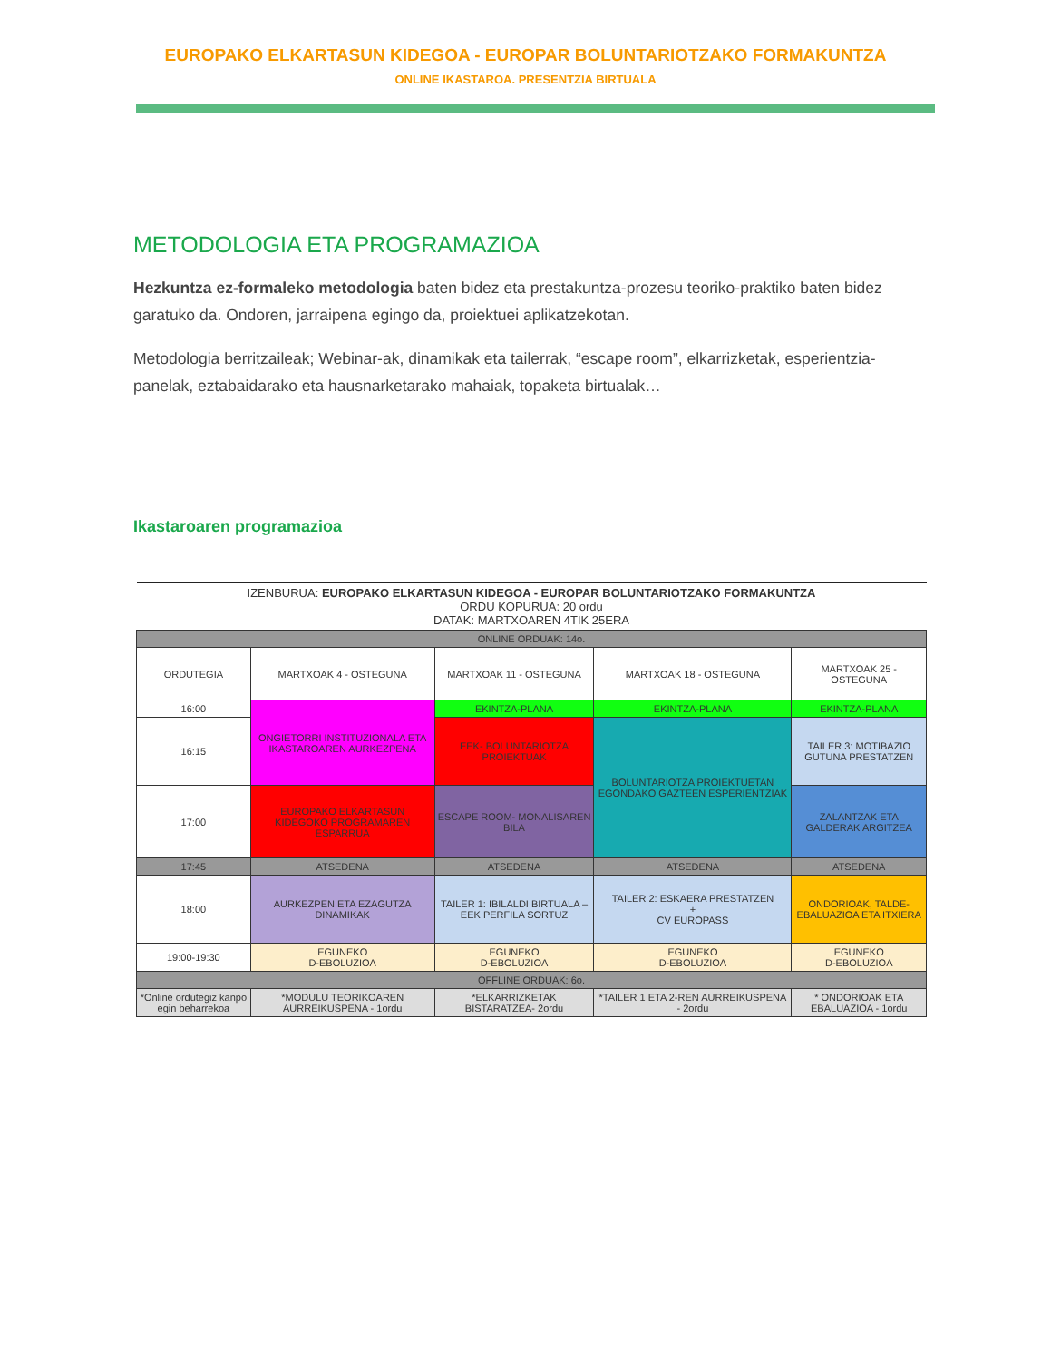EUROPAKO ELKARTASUN KIDEGOA - EUROPAR BOLUNTARIOTZAKO FORMAKUNTZA
ONLINE IKASTAROA. PRESENTZIA BIRTUALA
METODOLOGIA ETA PROGRAMAZIOA
Hezkuntza ez-formaleko metodologia baten bidez eta prestakuntza-prozesu teoriko-praktiko baten bidez garatuko da. Ondoren, jarraipena egingo da, proiektuei aplikatzekotan.
Metodologia berritzaileak; Webinar-ak, dinamikak eta tailerrak, “escape room”, elkarrizketak, esperientzia-panelak, eztabaidarako eta hausnarketarako mahaiak, topaketa birtualak…
Ikastaroaren programazioa
| IZENBURUA: EUROPAKO ELKARTASUN KIDEGOA - EUROPAR BOLUNTARIOTZAKO FORMAKUNTZA ORDU KOPURUA: 20 ordu DATAK: MARTXOAREN 4TIK 25ERA | | | | |
| ONLINE ORDUAK: 14o. | | | | |
| ORDUTEGIA | MARTXOAK 4 - OSTEGUNA | MARTXOAK 11 - OSTEGUNA | MARTXOAK 18 - OSTEGUNA | MARTXOAK 25 - OSTEGUNA |
| 16:00 | ONGIETORRI INSTITUZIONALA ETA IKASTAROAREN AURKEZPENA | EKINTZA-PLANA | EKINTZA-PLANA | EKINTZA-PLANA |
| 16:15 | | EEK- BOLUNTARIOTZA PROIEKTUAK | BOLUNTARIOTZA PROIEKTUETAN EGONDAKO GAZTEEN ESPERIENTZIAK | TAILER 3: MOTIBAZIO GUTUNA PRESTATZEN |
| 17:00 | EUROPAKO ELKARTASUN KIDEGOKO PROGRAMAREN ESPARRUA | ESCAPE ROOM- MONALISAREN BILA | | ZALANTZAK ETA GALDERAK ARGITZEA |
| 17:45 | ATSEDENA | ATSEDENA | ATSEDENA | ATSEDENA |
| 18:00 | AURKEZPEN ETA EZAGUTZA DINAMIKAK | TAILER 1: IBILALDI BIRTUALA – EEK PERFILA SORTUZ | TAILER 2: ESKAERA PRESTATZEN + CV EUROPASS | ONDORIOAK, TALDE-EBALUAZIOA ETA ITXIERA |
| 19:00-19:30 | EGUNEKO D-EBOLUZIOA | EGUNEKO D-EBOLUZIOA | EGUNEKO D-EBOLUZIOA | EGUNEKO D-EBOLUZIOA |
| OFFLINE ORDUAK: 6o. | | | | |
| *Online ordutegiz kanpo egin beharrekoa | *MODULU TEORIKOAREN AURREIKUSPENA - 1ordu | *ELKARRIZKETAK BISTARATZEA- 2ordu | *TAILER 1 ETA 2-REN AURREIKUSPENA - 2ordu | * ONDORIOAK ETA EBALUAZIOA - 1ordu |